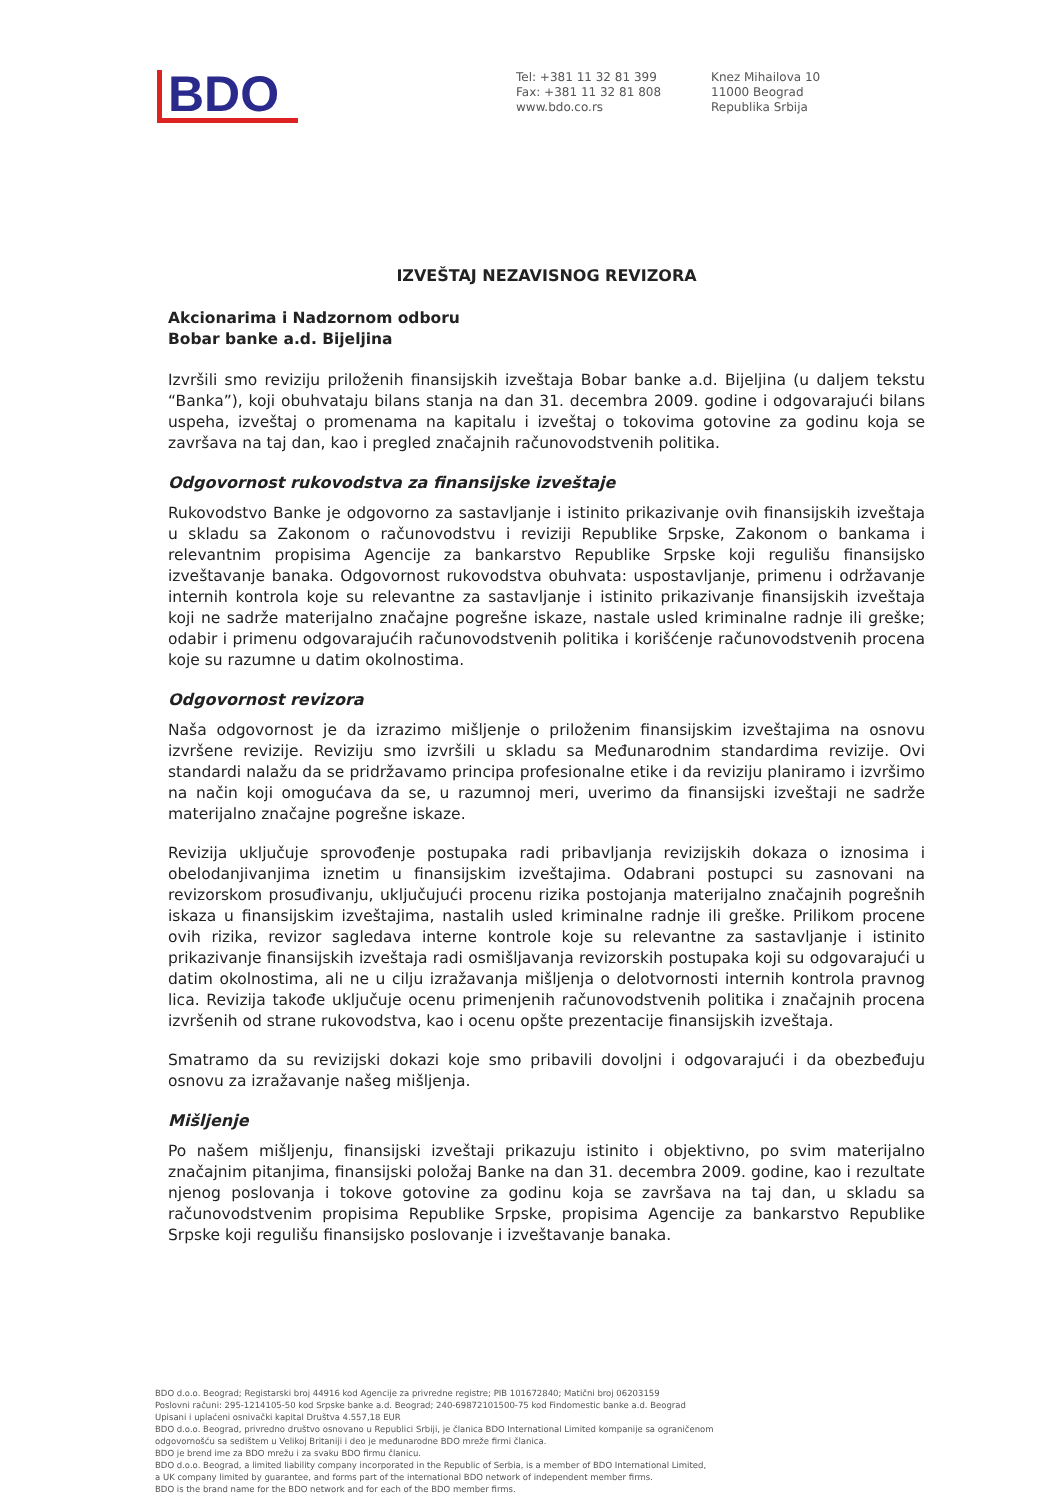BDO
Tel: +381 11 32 81 399
Fax: +381 11 32 81 808
www.bdo.co.rs
Knez Mihailova 10
11000 Beograd
Republika Srbija
IZVEŠTAJ NEZAVISNOG REVIZORA
Akcionarima i Nadzornom odboru
Bobar banke a.d. Bijeljina
Izvršili smo reviziju priloženih finansijskih izveštaja Bobar banke a.d. Bijeljina (u daljem tekstu “Banka”), koji obuhvataju bilans stanja na dan 31. decembra 2009. godine i odgovarajući bilans uspeha, izveštaj o promenama na kapitalu i izveštaj o tokovima gotovine za godinu koja se završava na taj dan, kao i pregled značajnih računovodstvenih politika.
Odgovornost rukovodstva za finansijske izveštaje
Rukovodstvo Banke je odgovorno za sastavljanje i istinito prikazivanje ovih finansijskih izveštaja u skladu sa Zakonom o računovodstvu i reviziji Republike Srpske, Zakonom o bankama i relevantnim propisima Agencije za bankarstvo Republike Srpske koji regulišu finansijsko izveštavanje banaka. Odgovornost rukovodstva obuhvata: uspostavljanje, primenu i održavanje internih kontrola koje su relevantne za sastavljanje i istinito prikazivanje finansijskih izveštaja koji ne sadrže materijalno značajne pogrešne iskaze, nastale usled kriminalne radnje ili greške; odabir i primenu odgovarajućih računovodstvenih politika i korišćenje računovodstvenih procena koje su razumne u datim okolnostima.
Odgovornost revizora
Naša odgovornost je da izrazimo mišljenje o priloženim finansijskim izveštajima na osnovu izvršene revizije. Reviziju smo izvršili u skladu sa Međunarodnim standardima revizije. Ovi standardi nalažu da se pridržavamo principa profesionalne etike i da reviziju planiramo i izvršimo na način koji omogućava da se, u razumnoj meri, uverimo da finansijski izveštaji ne sadrže materijalno značajne pogrešne iskaze.
Revizija uključuje sprovođenje postupaka radi pribavljanja revizijskih dokaza o iznosima i obelodanjivanjima iznetim u finansijskim izveštajima. Odabrani postupci su zasnovani na revizorskom prosuđivanju, uključujući procenu rizika postojanja materijalno značajnih pogrešnih iskaza u finansijskim izveštajima, nastalih usled kriminalne radnje ili greške. Prilikom procene ovih rizika, revizor sagledava interne kontrole koje su relevantne za sastavljanje i istinito prikazivanje finansijskih izveštaja radi osmišljavanja revizorskih postupaka koji su odgovarajući u datim okolnostima, ali ne u cilju izražavanja mišljenja o delotvornosti internih kontrola pravnog lica. Revizija takođe uključuje ocenu primenjenih računovodstvenih politika i značajnih procena izvršenih od strane rukovodstva, kao i ocenu opšte prezentacije finansijskih izveštaja.
Smatramo da su revizijski dokazi koje smo pribavili dovoljni i odgovarajući i da obezbeđuju osnovu za izražavanje našeg mišljenja.
Mišljenje
Po našem mišljenju, finansijski izveštaji prikazuju istinito i objektivno, po svim materijalno značajnim pitanjima, finansijski položaj Banke na dan 31. decembra 2009. godine, kao i rezultate njenog poslovanja i tokove gotovine za godinu koja se završava na taj dan, u skladu sa računovodstvenim propisima Republike Srpske, propisima Agencije za bankarstvo Republike Srpske koji regulišu finansijsko poslovanje i izveštavanje banaka.
BDO d.o.o. Beograd; Registarski broj 44916 kod Agencije za privredne registre; PIB 101672840; Matični broj 06203159
Poslovni računi: 295-1214105-50 kod Srpske banke a.d. Beograd; 240-69872101500-75 kod Findomestic banke a.d. Beograd
Upisani i uplaćeni osnivački kapital Društva 4.557,18 EUR
BDO d.o.o. Beograd, privredno društvo osnovano u Republici Srbiji, je članica BDO International Limited kompanije sa ograničenom
odgovornošću sa sedištem u Velikoj Britaniji i deo je međunarodne BDO mreže firmi članica.
BDO je brend ime za BDO mrežu i za svaku BDO firmu članicu.
BDO d.o.o. Beograd, a limited liability company incorporated in the Republic of Serbia, is a member of BDO International Limited,
a UK company limited by guarantee, and forms part of the international BDO network of independent member firms.
BDO is the brand name for the BDO network and for each of the BDO member firms.